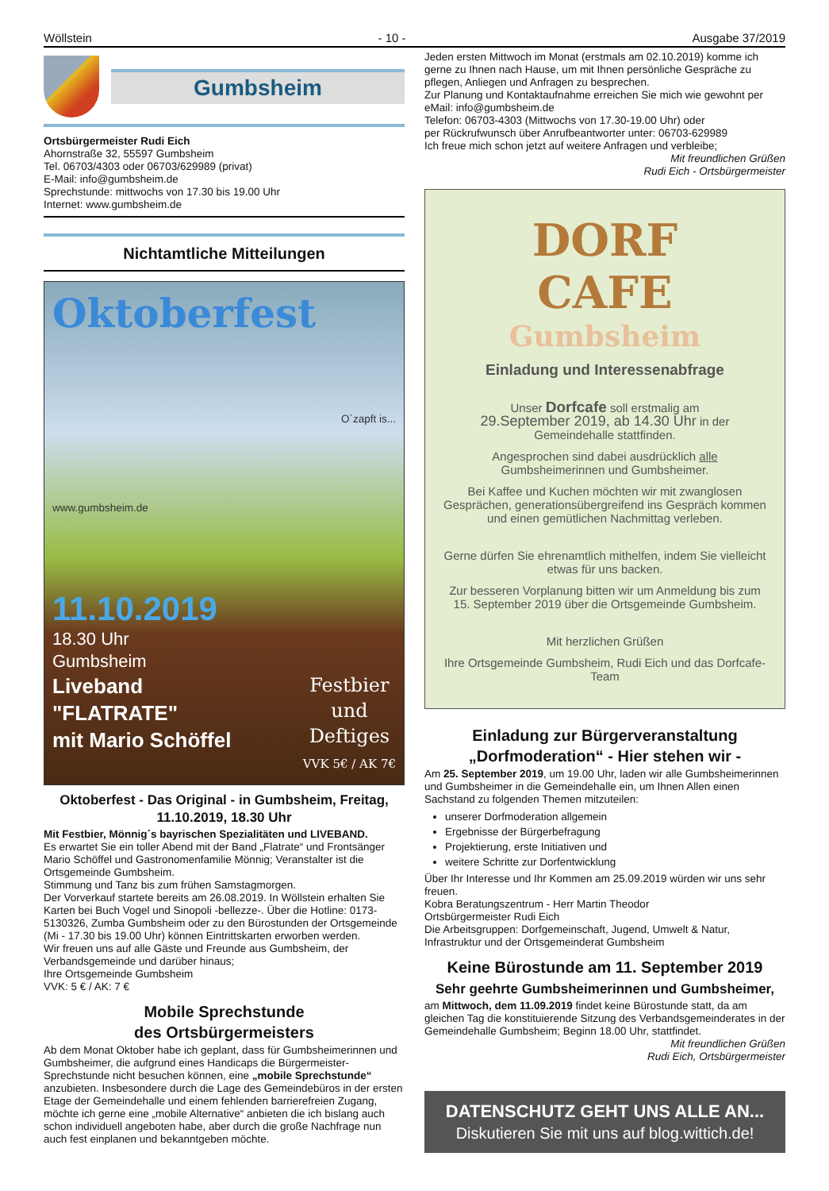Wöllstein - 10 - Ausgabe 37/2019
Gumbsheim
Ortsbürgermeister Rudi Eich
Ahornstraße 32, 55597 Gumbsheim
Tel. 06703/4303 oder 06703/629989 (privat)
E-Mail: info@gumbsheim.de
Sprechstunde: mittwochs von 17.30 bis 19.00 Uhr
Internet: www.gumbsheim.de
Nichtamtliche Mitteilungen
Oktoberfest
O´zapft is...
www.gumbsheim.de
11.10.2019
18.30 Uhr
Gumbsheim
Liveband
"FLATRATE"
mit Mario Schöffel
Festbier
und
Deftiges
VVK 5€ / AK 7€
Oktoberfest - Das Original - in Gumbsheim, Freitag, 11.10.2019, 18.30 Uhr
Mit Festbier, Mönnig´s bayrischen Spezialitäten und LIVEBAND.
Es erwartet Sie ein toller Abend mit der Band „Flatrate“ und Frontsänger Mario Schöffel und Gastronomenfamilie Mönnig; Veranstalter ist die Ortsgemeinde Gumbsheim.
Stimmung und Tanz bis zum frühen Samstagmorgen.
Der Vorverkauf startete bereits am 26.08.2019. In Wöllstein erhalten Sie Karten bei Buch Vogel und Sinopoli -bellezze-. Über die Hotline: 0173-5130326, Zumba Gumbsheim oder zu den Bürostunden der Ortsgemeinde (Mi - 17.30 bis 19.00 Uhr) können Eintrittskarten erworben werden.
Wir freuen uns auf alle Gäste und Freunde aus Gumbsheim, der Verbandsgemeinde und darüber hinaus;
Ihre Ortsgemeinde Gumbsheim
VVK: 5 € / AK: 7 €
Mobile Sprechstunde
des Ortsbürgermeisters
Ab dem Monat Oktober habe ich geplant, dass für Gumbsheimerinnen und Gumbsheimer, die aufgrund eines Handicaps die Bürgermeister-Sprechstunde nicht besuchen können, eine „mobile Sprechstunde“ anzubieten. Insbesondere durch die Lage des Gemeindebüros in der ersten Etage der Gemeindehalle und einem fehlenden barrierefreien Zugang, möchte ich gerne eine „mobile Alternative“ anbieten die ich bislang auch schon individuell angeboten habe, aber durch die große Nachfrage nun auch fest einplanen und bekanntgeben möchte.
Jeden ersten Mittwoch im Monat (erstmals am 02.10.2019) komme ich gerne zu Ihnen nach Hause, um mit Ihnen persönliche Gespräche zu pflegen, Anliegen und Anfragen zu besprechen.
Zur Planung und Kontaktaufnahme erreichen Sie mich wie gewohnt per eMail: info@gumbsheim.de
Telefon: 06703-4303 (Mittwochs von 17.30-19.00 Uhr) oder
per Rückrufwunsch über Anrufbeantworter unter: 06703-629989
Ich freue mich schon jetzt auf weitere Anfragen und verbleibe;
Mit freundlichen Grüßen
Rudi Eich - Ortsbürgermeister
DORF
CAFE
Gumbsheim
Einladung und Interessenabfrage
Unser Dorfcafe soll erstmalig am
29.September 2019, ab 14.30 Uhr in der Gemeindehalle stattfinden.
Angesprochen sind dabei ausdrücklich alle Gumbsheimerinnen und Gumbsheimer.
Bei Kaffee und Kuchen möchten wir mit zwanglosen Gesprächen, generationsübergreifend ins Gespräch kommen und einen gemütlichen Nachmittag verleben.
Gerne dürfen Sie ehrenamtlich mithelfen, indem Sie vielleicht etwas für uns backen.
Zur besseren Vorplanung bitten wir um Anmeldung bis zum 15. September 2019 über die Ortsgemeinde Gumbsheim.
Mit herzlichen Grüßen
Ihre Ortsgemeinde Gumbsheim, Rudi Eich und das Dorfcafe-Team
Einladung zur Bürgerveranstaltung „Dorfmoderation“ - Hier stehen wir -
Am 25. September 2019, um 19.00 Uhr, laden wir alle Gumbsheimerinnen und Gumbsheimer in die Gemeindehalle ein, um Ihnen Allen einen Sachstand zu folgenden Themen mitzuteilen:
unserer Dorfmoderation allgemein
Ergebnisse der Bürgerbefragung
Projektierung, erste Initiativen und
weitere Schritte zur Dorfentwicklung
Über Ihr Interesse und Ihr Kommen am 25.09.2019 würden wir uns sehr freuen.
Kobra Beratungszentrum - Herr Martin Theodor
Ortsbürgermeister Rudi Eich
Die Arbeitsgruppen: Dorfgemeinschaft, Jugend, Umwelt & Natur, Infrastruktur und der Ortsgemeinderat Gumbsheim
Keine Bürostunde am 11. September 2019
Sehr geehrte Gumbsheimerinnen und Gumbsheimer,
am Mittwoch, dem 11.09.2019 findet keine Bürostunde statt, da am gleichen Tag die konstituierende Sitzung des Verbandsgemeinderates in der Gemeindehalle Gumbsheim; Beginn 18.00 Uhr, stattfindet.
Mit freundlichen Grüßen
Rudi Eich, Ortsbürgermeister
DATENSCHUTZ GEHT UNS ALLE AN...
Diskutieren Sie mit uns auf blog.wittich.de!